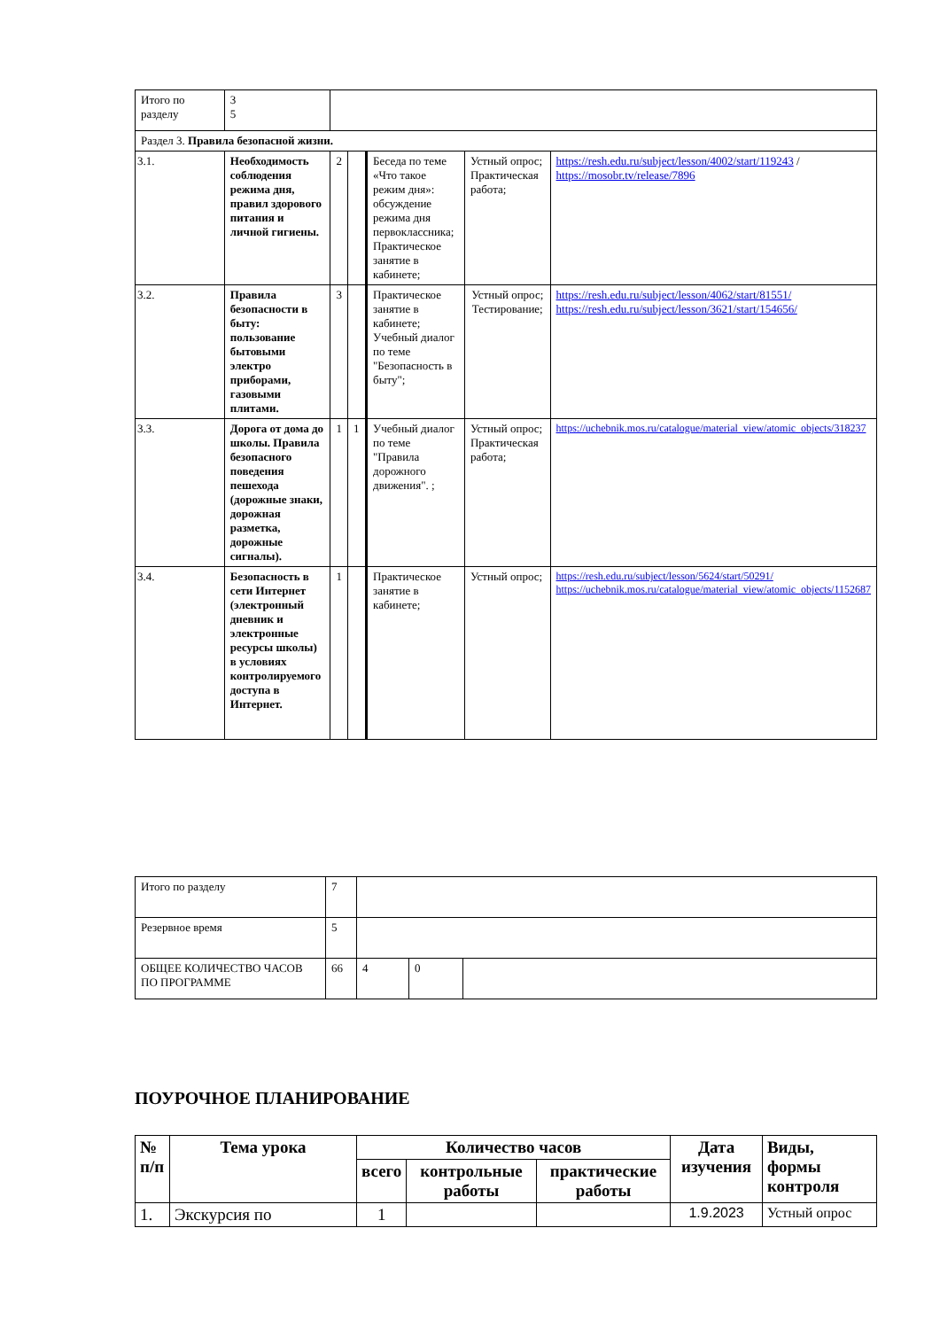| Итого по разделу | 3 5 | | | | | |
| Раздел 3. Правила безопасной жизни. | | | | | | |
| 3.1. | Необходимость соблюдения режима дня, правил здорового питания и личной гигиены. | 2 | | Беседа по теме «Что такое режим дня»: обсуждение режима дня первоклассника; Практическое занятие в кабинете; | Устный опрос; Практическая работа; | https://resh.edu.ru/subject/lesson/4002/start/119243 / https://mosobr.tv/release/7896 |
| 3.2. | Правила безопасности в быту: пользование бытовыми электро приборами, газовыми плитами. | 3 | | Практическое занятие в кабинете; Учебный диалог по теме "Безопасность в быту"; | Устный опрос; Тестирование; | https://resh.edu.ru/subject/lesson/4062/start/81551/ https://resh.edu.ru/subject/lesson/3621/start/154656/ |
| 3.3. | Дорога от дома до школы. Правила безопасного поведения пешехода (дорожные знаки, дорожная разметка, дорожные сигналы). | 1 | 1 | Учебный диалог по теме "Правила дорожного движения". ; | Устный опрос; Практическая работа; | https://uchebnik.mos.ru/catalogue/material_view/atomic_objects/318237 |
| 3.4. | Безопасность в сети Интернет (электронный дневник и электронные ресурсы школы) в условиях контролируемого доступа в Интернет. | 1 | | Практическое занятие в кабинете; | Устный опрос; | https://resh.edu.ru/subject/lesson/5624/start/50291/ https://uchebnik.mos.ru/catalogue/material_view/atomic_objects/1152687 |
| Итого по разделу | 7 | | | |
| Резервное время | 5 | | | |
| ОБЩЕЕ КОЛИЧЕСТВО ЧАСОВ ПО ПРОГРАММЕ | 66 | 4 | 0 | |
ПОУРОЧНОЕ ПЛАНИРОВАНИЕ
| № п/п | Тема урока | Количество часов | | | Дата изучения | Виды, формы контроля |
| --- | --- | --- | --- | --- | --- | --- |
| | | всего | контрольные работы | практические работы | | |
| 1. | Экскурсия по | 1 | | | 1.9.2023 | Устный опрос |